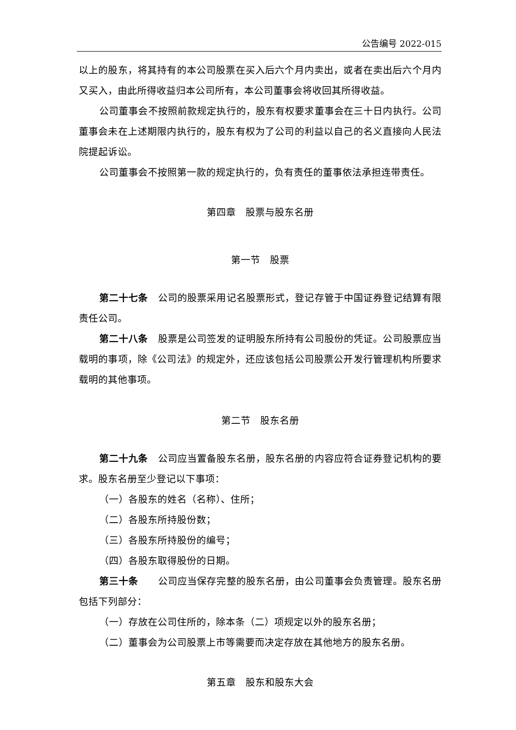公告编号 2022-015
以上的股东，将其持有的本公司股票在买入后六个月内卖出，或者在卖出后六个月内又买入，由此所得收益归本公司所有，本公司董事会将收回其所得收益。
公司董事会不按照前款规定执行的，股东有权要求董事会在三十日内执行。公司董事会未在上述期限内执行的，股东有权为了公司的利益以自己的名义直接向人民法院提起诉讼。
公司董事会不按照第一款的规定执行的，负有责任的董事依法承担连带责任。
第四章　股票与股东名册
第一节　股票
第二十七条　公司的股票采用记名股票形式，登记存管于中国证券登记结算有限责任公司。
第二十八条　股票是公司签发的证明股东所持有公司股份的凭证。公司股票应当载明的事项，除《公司法》的规定外，还应该包括公司股票公开发行管理机构所要求载明的其他事项。
第二节　股东名册
第二十九条　公司应当置备股东名册，股东名册的内容应符合证券登记机构的要求。股东名册至少登记以下事项：
（一）各股东的姓名（名称）、住所；
（二）各股东所持股份数；
（三）各股东所持股份的编号；
（四）各股东取得股份的日期。
第三十条　　公司应当保存完整的股东名册，由公司董事会负责管理。股东名册包括下列部分：
（一）存放在公司住所的，除本条（二）项规定以外的股东名册；
（二）董事会为公司股票上市等需要而决定存放在其他地方的股东名册。
第五章　股东和股东大会